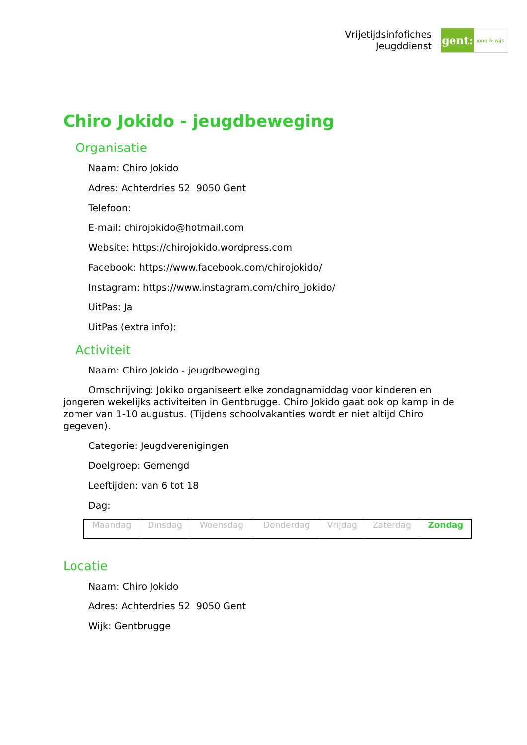Vrijetijdsinfofiches
Jeugddienst
gent:
jong & wijs
Chiro Jokido - jeugdbeweging
Organisatie
Naam: Chiro Jokido
Adres: Achterdries 52 9050 Gent
Telefoon:
E-mail: chirojokido@hotmail.com
Website: https://chirojokido.wordpress.com
Facebook: https://www.facebook.com/chirojokido/
Instagram: https://www.instagram.com/chiro_jokido/
UitPas: Ja
UitPas (extra info):
Activiteit
Naam: Chiro Jokido - jeugdbeweging
Omschrijving: Jokiko organiseert elke zondagnamiddag voor kinderen en jongeren wekelijks activiteiten in Gentbrugge. Chiro Jokido gaat ook op kamp in de zomer van 1-10 augustus. (Tijdens schoolvakanties wordt er niet altijd Chiro gegeven).
Categorie: Jeugdverenigingen
Doelgroep: Gemengd
Leeftijden: van 6 tot 18
Dag:
| Maandag | Dinsdag | Woensdag | Donderdag | Vrijdag | Zaterdag | Zondag |
Locatie
Naam: Chiro Jokido
Adres: Achterdries 52 9050 Gent
Wijk: Gentbrugge